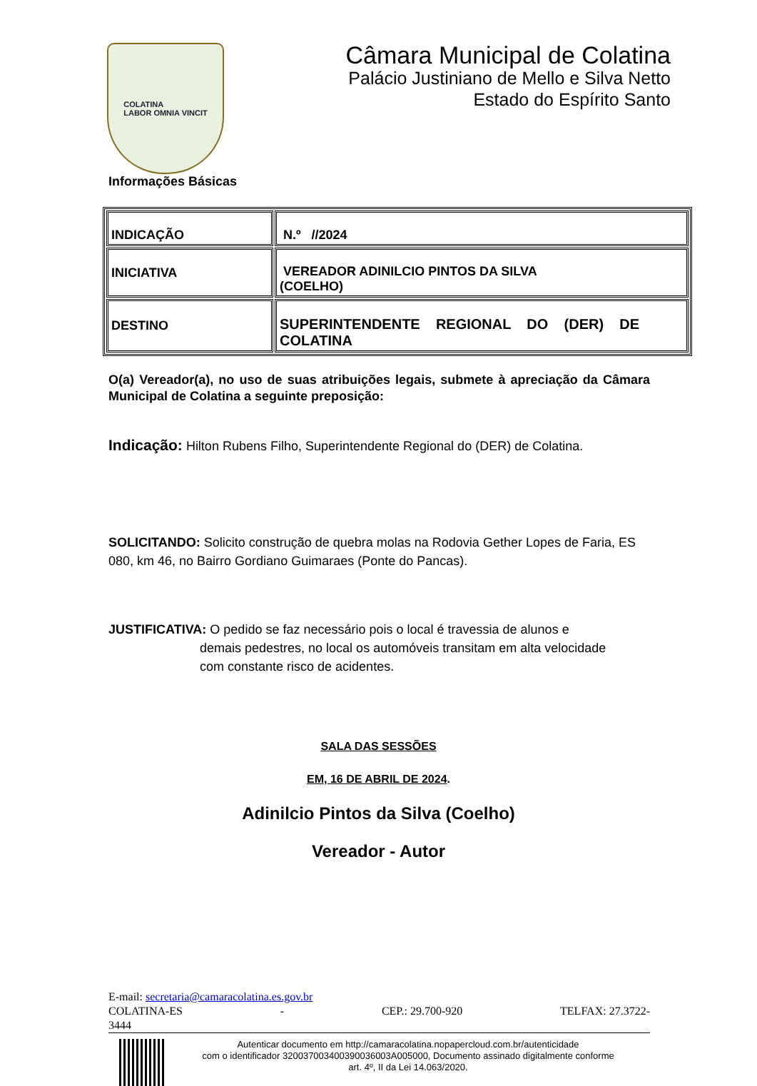COLATINA
LABOR OMNIA VINCIT
Câmara Municipal de Colatina
Palácio Justiniano de Mello e Silva Netto
Estado do Espírito Santo
Informações Básicas
| INDICAÇÃO | N.º //2024 |
| INICIATIVA | VEREADOR ADINILCIO PINTOS DA SILVA (COELHO) |
| DESTINO | SUPERINTENDENTE REGIONAL DO (DER) DE COLATINA |
O(a) Vereador(a), no uso de suas atribuições legais, submete à apreciação da Câmara Municipal de Colatina a seguinte preposição:
Indicação: Hilton Rubens Filho, Superintendente Regional do (DER) de Colatina.
SOLICITANDO: Solicito construção de quebra molas na Rodovia Gether Lopes de Faria, ES 080, km 46, no Bairro Gordiano Guimaraes (Ponte do Pancas).
JUSTIFICATIVA: O pedido se faz necessário pois o local é travessia de alunos e
demais pedestres, no local os automóveis transitam em alta velocidade
com constante risco de acidentes.
SALA DAS SESSÕES
EM, 16 DE ABRIL DE 2024.
Adinilcio Pintos da Silva (Coelho)
Vereador - Autor
E-mail: secretaria@camaracolatina.es.gov.br
COLATINA-ES - CEP.: 29.700-920 TELFAX: 27.3722-
3444
Autenticar documento em http://camaracolatina.nopapercloud.com.br/autenticidade
com o identificador 320037003400390036003A005000, Documento assinado digitalmente conforme
art. 4º, II da Lei 14.063/2020.